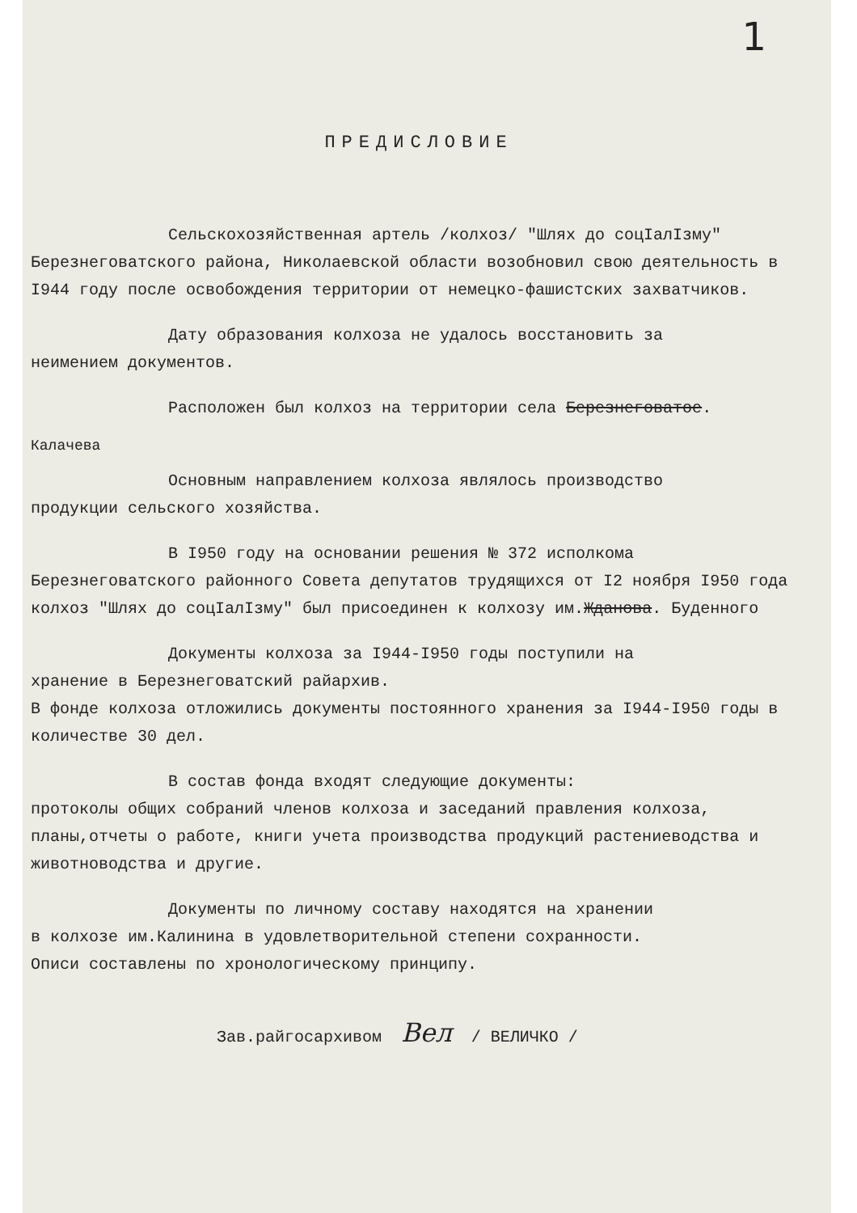1
ПРЕДИСЛОВИЕ
Сельскохозяйственная артель /колхоз/ "Шлях до соцIалIзму"
Березнеговатского района, Николаевской области возобновил свою деятельность в I944 году после освобождения территории от немецко-фашистских захватчиков.
Дату образования колхоза не удалось восстановить за
неимением документов.
Расположен был колхоз на территории села Березнеговатое.
Калачева
Основным направлением колхоза являлось производство
продукции сельского хозяйства.
В I950 году на основании решения № 372 исполкома
Березнеговатского районного Совета депутатов трудящихся от I2 ноября I950 года колхоз "Шлях до соцIалIзму" был присоединен к колхозу им.Жданова. Буденного
Документы колхоза за I944-I950 годы поступили на
хранение в Березнеговатский райархив.
В фонде колхоза отложились документы постоянного хранения за I944-I950 годы в количестве 30 дел.
В состав фонда входят следующие документы:
протоколы общих собраний членов колхоза и заседаний правления колхоза, планы,отчеты о работе, книги учета производства продукций растениеводства и животноводства и другие.
Документы по личному составу находятся на хранении
в колхозе им.Калинина в удовлетворительной степени сохранности.
Описи составлены по хронологическому принципу.
Зав.райгосархивом Вел / ВЕЛИЧКО /